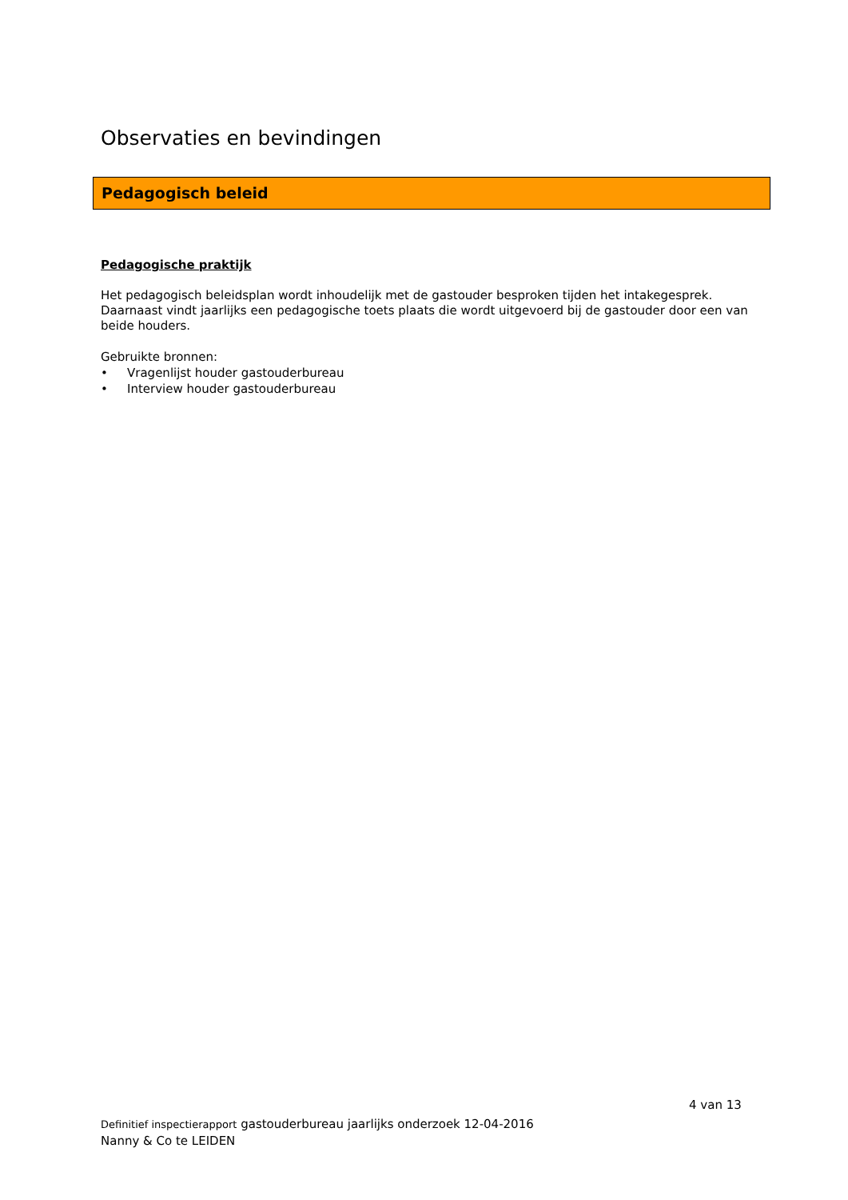Observaties en bevindingen
Pedagogisch beleid
Pedagogische praktijk
Het pedagogisch beleidsplan wordt inhoudelijk met de gastouder besproken tijden het intakegesprek. Daarnaast vindt jaarlijks een pedagogische toets plaats die wordt uitgevoerd bij de gastouder door een van beide houders.
Gebruikte bronnen:
• Vragenlijst houder gastouderbureau
• Interview houder gastouderbureau
4 van 13
Definitief inspectierapport gastouderbureau jaarlijks onderzoek 12-04-2016
Nanny & Co te LEIDEN